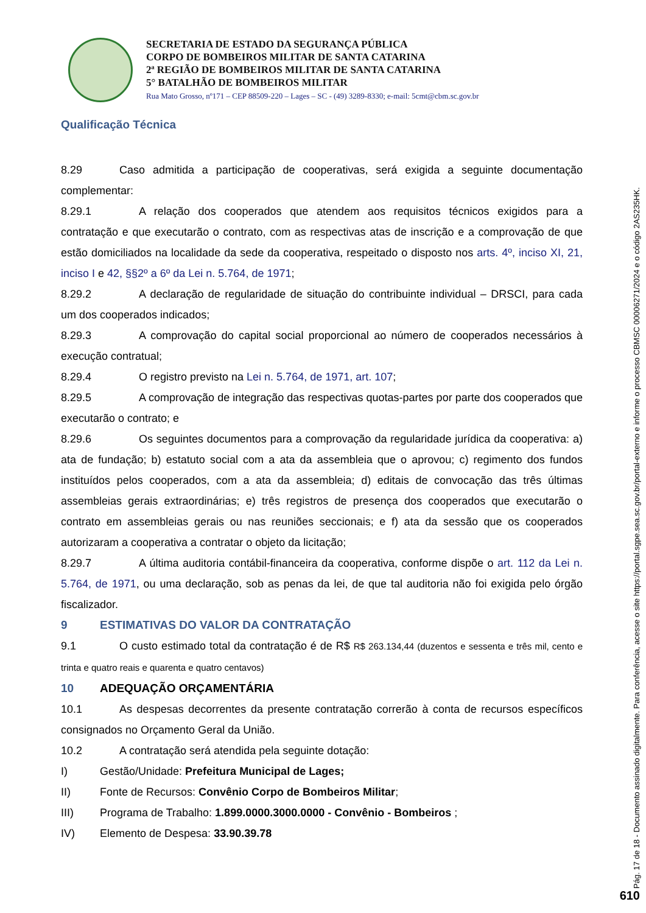SECRETARIA DE ESTADO DA SEGURANÇA PÚBLICA
CORPO DE BOMBEIROS MILITAR DE SANTA CATARINA
2ª REGIÃO DE BOMBEIROS MILITAR DE SANTA CATARINA
5° BATALHÃO DE BOMBEIROS MILITAR
Rua Mato Grosso, nº171 – CEP 88509-220 – Lages – SC - (49) 3289-8330; e-mail: 5cmt@cbm.sc.gov.br
Qualificação Técnica
8.29 Caso admitida a participação de cooperativas, será exigida a seguinte documentação complementar:
8.29.1 A relação dos cooperados que atendem aos requisitos técnicos exigidos para a contratação e que executarão o contrato, com as respectivas atas de inscrição e a comprovação de que estão domiciliados na localidade da sede da cooperativa, respeitado o disposto nos arts. 4º, inciso XI, 21, inciso I e 42, §§2º a 6º da Lei n. 5.764, de 1971;
8.29.2 A declaração de regularidade de situação do contribuinte individual – DRSCI, para cada um dos cooperados indicados;
8.29.3 A comprovação do capital social proporcional ao número de cooperados necessários à execução contratual;
8.29.4 O registro previsto na Lei n. 5.764, de 1971, art. 107;
8.29.5 A comprovação de integração das respectivas quotas-partes por parte dos cooperados que executarão o contrato; e
8.29.6 Os seguintes documentos para a comprovação da regularidade jurídica da cooperativa: a) ata de fundação; b) estatuto social com a ata da assembleia que o aprovou; c) regimento dos fundos instituídos pelos cooperados, com a ata da assembleia; d) editais de convocação das três últimas assembleias gerais extraordinárias; e) três registros de presença dos cooperados que executarão o contrato em assembleias gerais ou nas reuniões seccionais; e f) ata da sessão que os cooperados autorizaram a cooperativa a contratar o objeto da licitação;
8.29.7 A última auditoria contábil-financeira da cooperativa, conforme dispõe o art. 112 da Lei n. 5.764, de 1971, ou uma declaração, sob as penas da lei, de que tal auditoria não foi exigida pelo órgão fiscalizador.
9 ESTIMATIVAS DO VALOR DA CONTRATAÇÃO
9.1 O custo estimado total da contratação é de R$ R$ 263.134,44 (duzentos e sessenta e três mil, cento e trinta e quatro reais e quarenta e quatro centavos)
10 ADEQUAÇÃO ORÇAMENTÁRIA
10.1 As despesas decorrentes da presente contratação correrão à conta de recursos específicos consignados no Orçamento Geral da União.
10.2 A contratação será atendida pela seguinte dotação:
I) Gestão/Unidade: Prefeitura Municipal de Lages;
II) Fonte de Recursos: Convênio Corpo de Bombeiros Militar;
III) Programa de Trabalho: 1.899.0000.3000.0000 - Convênio - Bombeiros ;
IV) Elemento de Despesa: 33.90.39.78
Pág. 17 de 18 - Documento assinado digitalmente. Para conferência, acesse o site https://portal.sgpe.sea.sc.gov.br/portal-externo e informe o processo CBMSC 00006271/2024 e o código 2AS235HK.
610